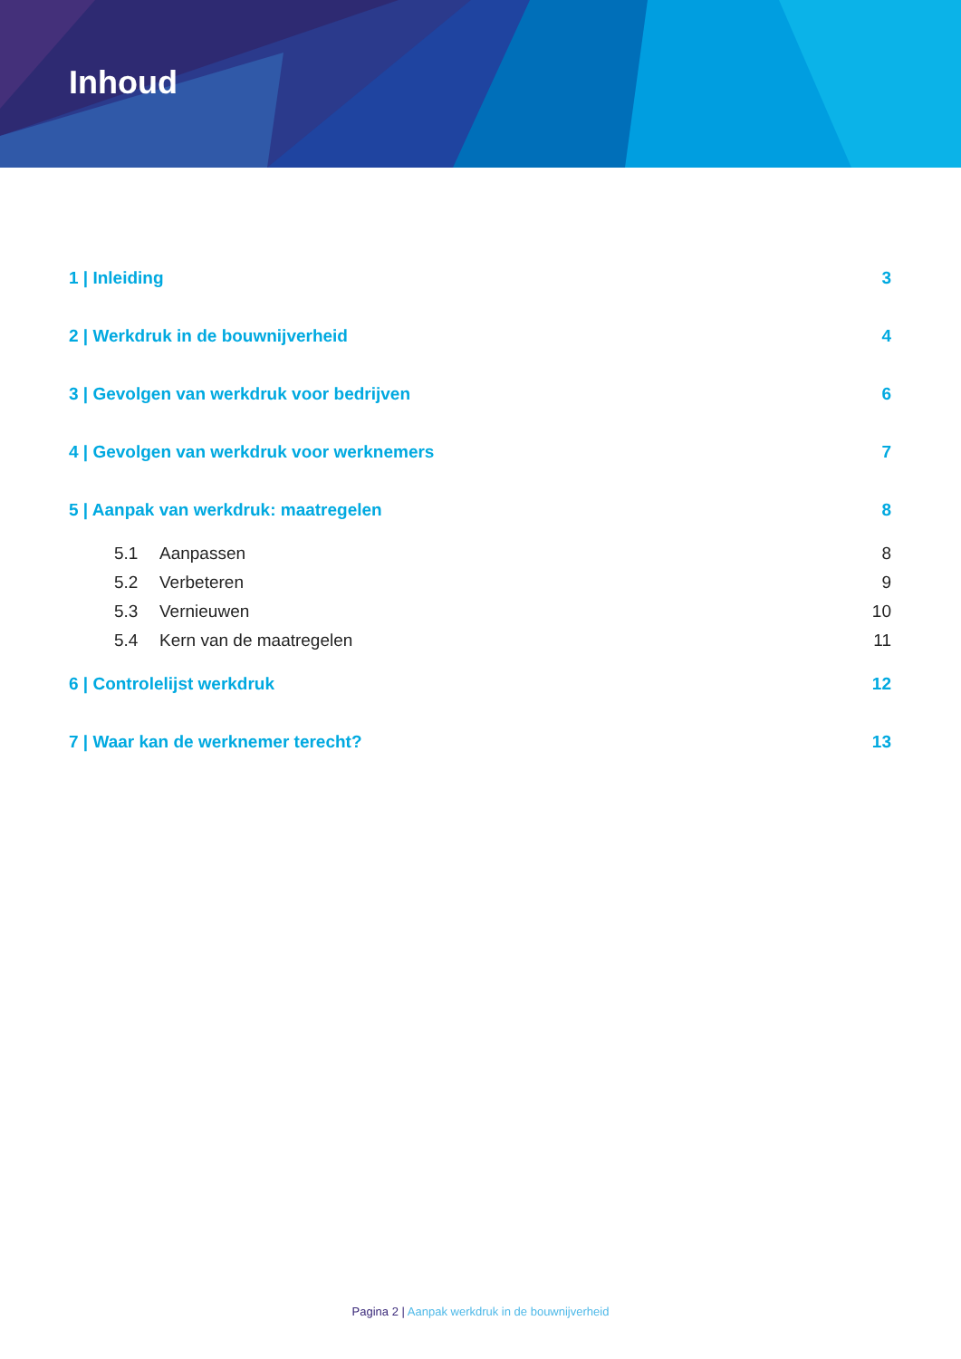Inhoud
1 | Inleiding 3
2 | Werkdruk in de bouwnijverheid 4
3 | Gevolgen van werkdruk voor bedrijven 6
4 | Gevolgen van werkdruk voor werknemers 7
5 | Aanpak van werkdruk: maatregelen 8
5.1 Aanpassen 8
5.2 Verbeteren 9
5.3 Vernieuwen 10
5.4 Kern van de maatregelen 11
6 | Controlelijst werkdruk 12
7 | Waar kan de werknemer terecht? 13
Pagina 2 | Aanpak werkdruk in de bouwnijverheid